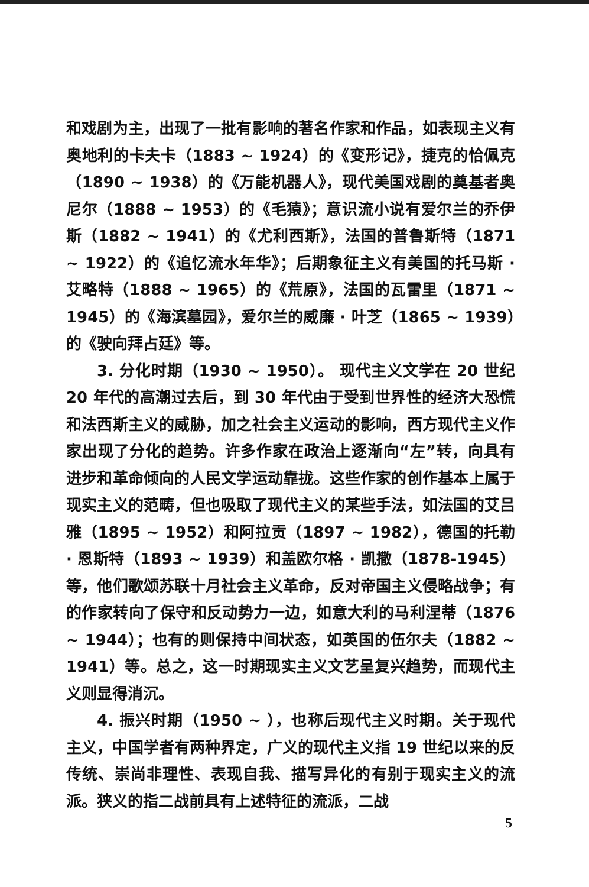和戏剧为主，出现了一批有影响的著名作家和作品，如表现主义有奥地利的卡夫卡（1883 ~ 1924）的《变形记》，捷克的恰佩克（1890 ~ 1938）的《万能机器人》，现代美国戏剧的奠基者奥尼尔（1888 ~ 1953）的《毛猿》；意识流小说有爱尔兰的乔伊斯（1882 ~ 1941）的《尤利西斯》，法国的普鲁斯特（1871 ~ 1922）的《追忆流水年华》；后期象征主义有美国的托马斯 · 艾略特（1888 ~ 1965）的《荒原》，法国的瓦雷里（1871 ~ 1945）的《海滨墓园》，爱尔兰的威廉 · 叶芝（1865 ~ 1939）的《驶向拜占廷》等。
3. 分化时期（1930 ~ 1950）。 现代主义文学在 20 世纪 20 年代的高潮过去后，到 30 年代由于受到世界性的经济大恐慌和法西斯主义的威胁，加之社会主义运动的影响，西方现代主义作家出现了分化的趋势。许多作家在政治上逐渐向“左”转，向具有进步和革命倾向的人民文学运动靠拢。这些作家的创作基本上属于现实主义的范畴，但也吸取了现代主义的某些手法，如法国的艾吕雅（1895 ~ 1952）和阿拉贡（1897 ~ 1982），德国的托勒 · 恩斯特（1893 ~ 1939）和盖欧尔格 · 凯撒（1878-1945）等，他们歌颂苏联十月社会主义革命，反对帝国主义侵略战争；有的作家转向了保守和反动势力一边，如意大利的马利涅蒂（1876 ~ 1944）；也有的则保持中间状态，如英国的伍尔夫（1882 ~ 1941）等。总之，这一时期现实主义文艺呈复兴趋势，而现代主义则显得消沉。
4. 振兴时期（1950 ~ ），也称后现代主义时期。关于现代主义，中国学者有两种界定，广义的现代主义指 19 世纪以来的反传统、崇尚非理性、表现自我、描写异化的有别于现实主义的流派。狭义的指二战前具有上述特征的流派，二战
5